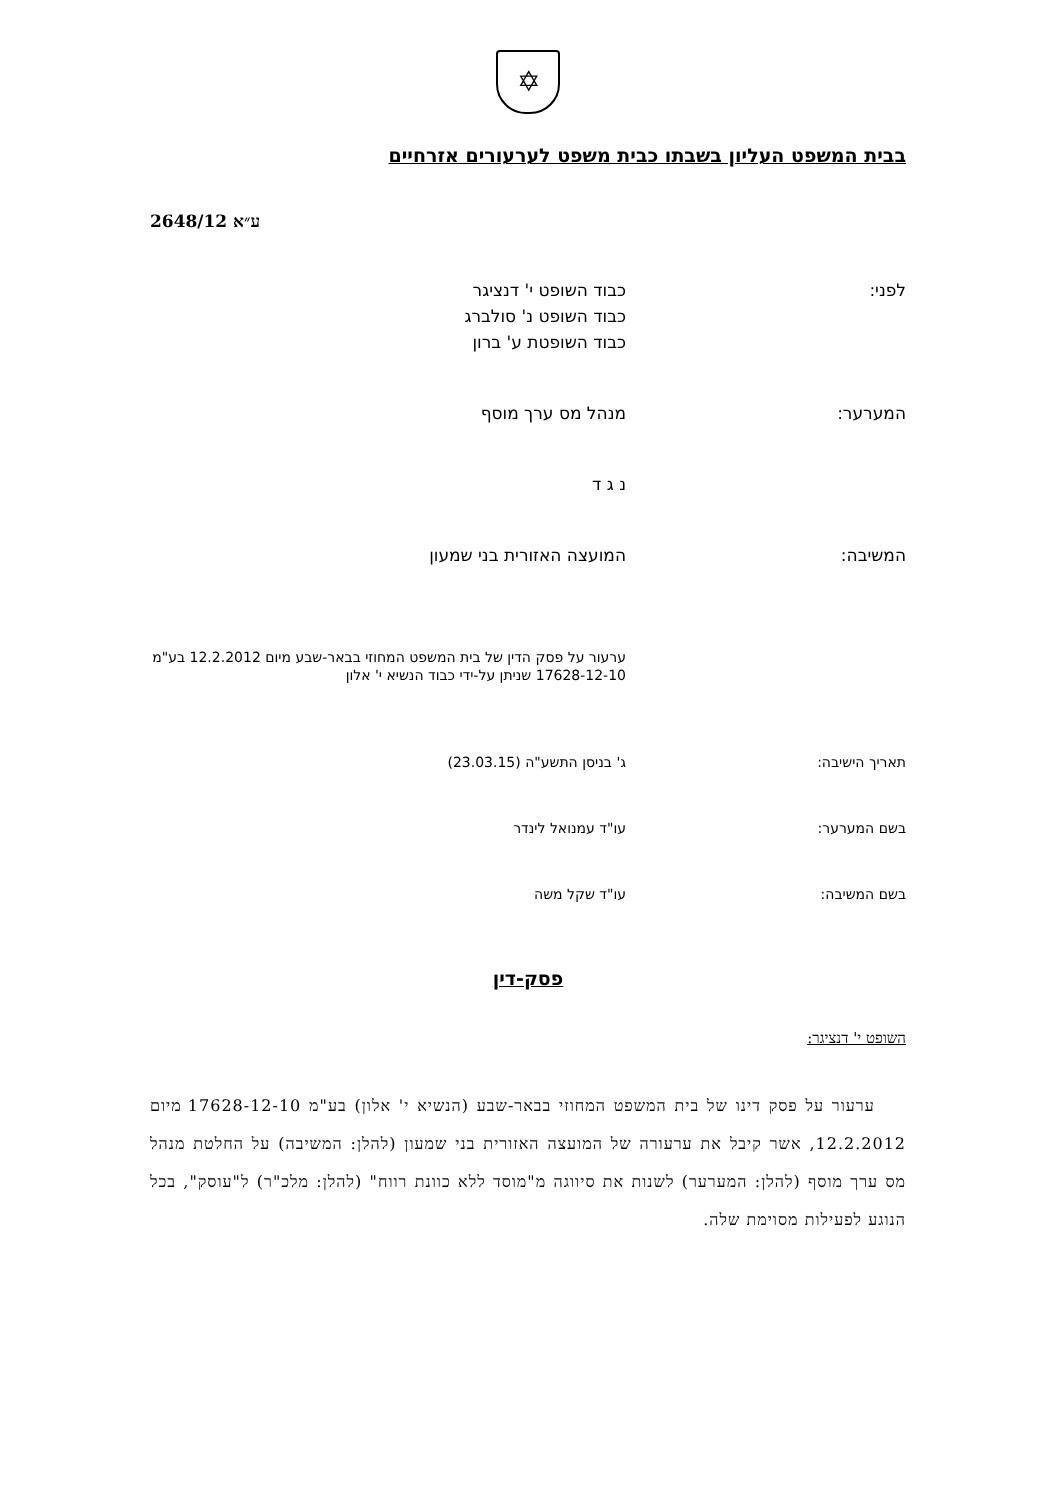✡
בבית המשפט העליון בשבתו כבית משפט לערעורים אזרחיים
ע״א 2648/12
| לפני: | כבוד השופט י' דנציגר כבוד השופט נ' סולברג כבוד השופטת ע' ברון |
| המערער: | מנהל מס ערך מוסף |
| | נ ג ד |
| המשיבה: | המועצה האזורית בני שמעון |
| | ערעור על פסק הדין של בית המשפט המחוזי בבאר-שבע מיום 12.2.2012 בע"מ 17628-12-10 שניתן על-ידי כבוד הנשיא י' אלון |
| תאריך הישיבה: | ג' בניסן התשע"ה (23.03.15) |
| בשם המערער: | עו"ד עמנואל לינדר |
| בשם המשיבה: | עו"ד שקל משה |
פסק-דין
השופט י' דנציגר:
ערעור על פסק דינו של בית המשפט המחוזי בבאר-שבע (הנשיא י' אלון) בע"מ 17628-12-10 מיום 12.2.2012, אשר קיבל את ערעורה של המועצה האזורית בני שמעון (להלן: המשיבה) על החלטת מנהל מס ערך מוסף (להלן: המערער) לשנות את סיווגה מ"מוסד ללא כוונת רווח" (להלן: מלכ"ר) ל"עוסק", בכל הנוגע לפעילות מסוימת שלה.